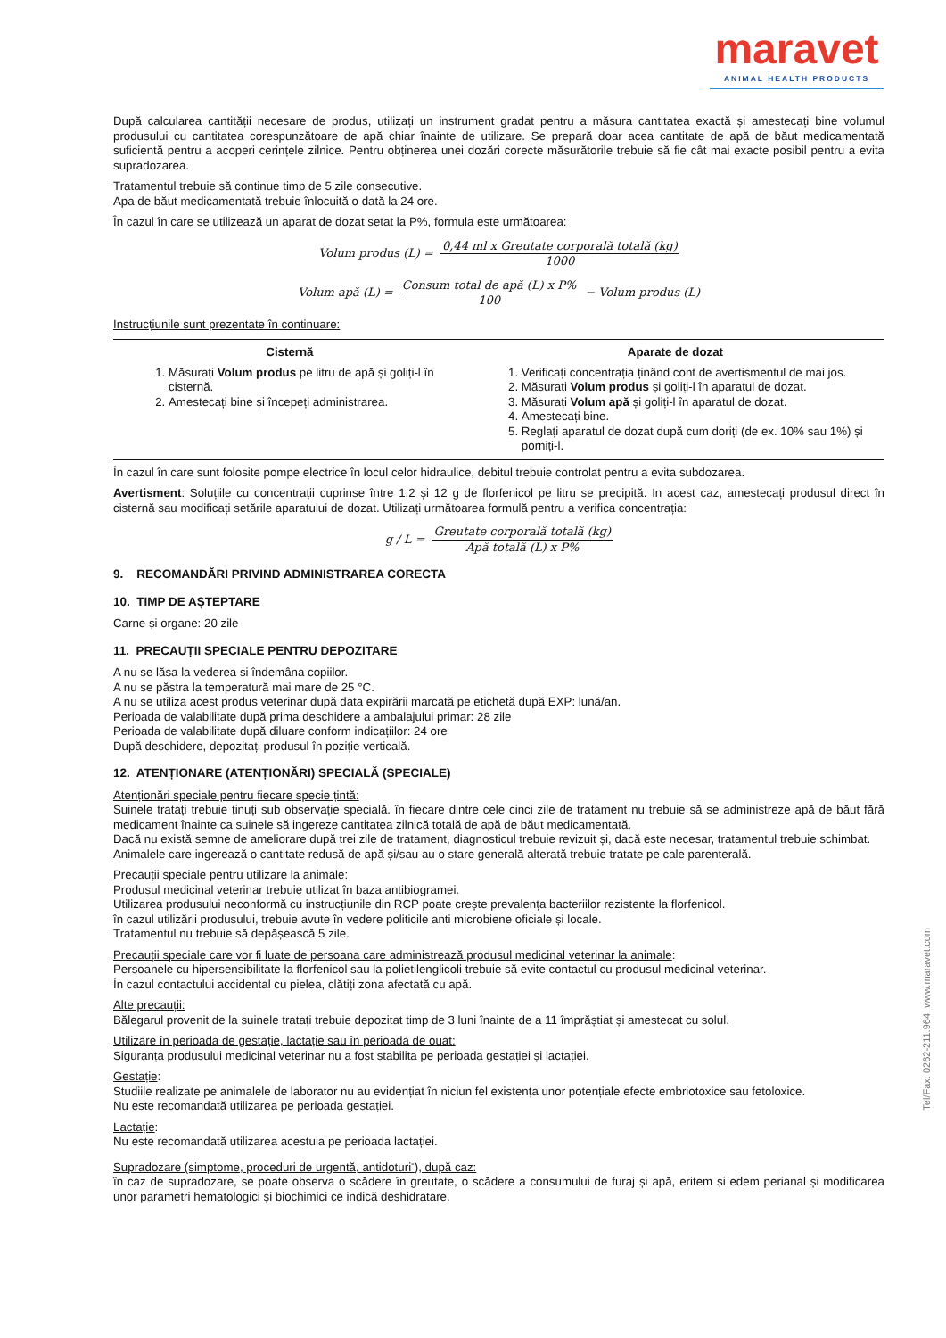maravet
ANIMAL HEALTH PRODUCTS
După calcularea cantității necesare de produs, utilizați un instrument gradat pentru a măsura cantitatea exactă și amestecați bine volumul produsului cu cantitatea corespunzătoare de apă chiar înainte de utilizare. Se prepară doar acea cantitate de apă de băut medicamentată suficientă pentru a acoperi cerințele zilnice. Pentru obținerea unei dozări corecte măsurătorile trebuie să fie cât mai exacte posibil pentru a evita supradozarea.
Tratamentul trebuie să continue timp de 5 zile consecutive.
Apa de băut medicamentată trebuie înlocuită o dată la 24 ore.
În cazul în care se utilizează un aparat de dozat setat la P%, formula este următoarea:
Volum produs (L) = 0,44 ml x Greutate corporală totală (kg) 1000
Volum apă (L) = Consum total de apă (L) x P% 100 − Volum produs (L)
Instrucțiunile sunt prezentate în continuare:
| Cisternă | Aparate de dozat |
| --- | --- |
| 1. Măsurați Volum produs pe litru de apă și goliți-l în cisternă. 2. Amestecați bine și începeți administrarea. | 1. Verificați concentrația ținând cont de avertismentul de mai jos. 2. Măsurați Volum produs și goliți-l în aparatul de dozat. 3. Măsurați Volum apă și goliți-l în aparatul de dozat. 4. Amestecați bine. 5. Reglați aparatul de dozat după cum doriți (de ex. 10% sau 1%) și porniți-l. |
În cazul în care sunt folosite pompe electrice în locul celor hidraulice, debitul trebuie controlat pentru a evita subdozarea.
Avertisment: Soluțiile cu concentrații cuprinse între 1,2 și 12 g de florfenicol pe litru se precipită. In acest caz, amestecați produsul direct în cisternă sau modificați setările aparatului de dozat. Utilizați următoarea formulă pentru a verifica concentrația:
g / L = Greutate corporală totală (kg) Apă totală (L) x P%
9. RECOMANDĂRI PRIVIND ADMINISTRAREA CORECTA
10. TIMP DE AȘTEPTARE
Carne și organe: 20 zile
11. PRECAUȚII SPECIALE PENTRU DEPOZITARE
A nu se lăsa la vederea si îndemâna copiilor.
A nu se păstra la temperatură mai mare de 25 °C.
A nu se utiliza acest produs veterinar după data expirării marcată pe etichetă după EXP: lună/an.
Perioada de valabilitate după prima deschidere a ambalajului primar: 28 zile
Perioada de valabilitate după diluare conform indicațiilor: 24 ore
După deschidere, depozitați produsul în poziție verticală.
12. ATENȚIONARE (ATENȚIONĂRI) SPECIALĂ (SPECIALE)
Atenționări speciale pentru fiecare specie țintă:
Suinele tratați trebuie ținuți sub observație specială. în fiecare dintre cele cinci zile de tratament nu trebuie să se administreze apă de băut fără medicament înainte ca suinele să ingereze cantitatea zilnică totală de apă de băut medicamentată.
Dacă nu există semne de ameliorare după trei zile de tratament, diagnosticul trebuie revizuit și, dacă este necesar, tratamentul trebuie schimbat.
Animalele care ingerează o cantitate redusă de apă și/sau au o stare generală alterată trebuie tratate pe cale parenterală.
Precauții speciale pentru utilizare la animale:
Produsul medicinal veterinar trebuie utilizat în baza antibiogramei.
Utilizarea produsului neconformă cu instrucțiunile din RCP poate crește prevalența bacteriilor rezistente la florfenicol.
în cazul utilizării produsului, trebuie avute în vedere politicile anti microbiene oficiale și locale.
Tratamentul nu trebuie să depășească 5 zile.
Precauții speciale care vor fi luate de persoana care administrează produsul medicinal veterinar la animale:
Persoanele cu hipersensibilitate la florfenicol sau la polietilenglicoli trebuie să evite contactul cu produsul medicinal veterinar.
În cazul contactului accidental cu pielea, clătiți zona afectată cu apă.
Alte precauții:
Bălegarul provenit de la suinele tratați trebuie depozitat timp de 3 luni înainte de a 11 împrăștiat și amestecat cu solul.
Utilizare în perioada de gestație, lactație sau în perioada de ouat:
Siguranța produsului medicinal veterinar nu a fost stabilita pe perioada gestației și lactației.
Gestație:
Studiile realizate pe animalele de laborator nu au evidențiat în niciun fel existența unor potențiale efecte embriotoxice sau fetoloxice.
Nu este recomandată utilizarea pe perioada gestației.
Lactație:
Nu este recomandată utilizarea acestuia pe perioada lactației.
Supradozare (simptome, proceduri de urgentă, antidoturi<sup>-</sup>), după caz:
în caz de supradozare, se poate observa o scădere în greutate, o scădere a consumului de furaj și apă, eritem și edem perianal și modificarea unor parametri hematologici și biochimici ce indică deshidratare.
Tel/Fax: 0262-211.964, www.maravet.com